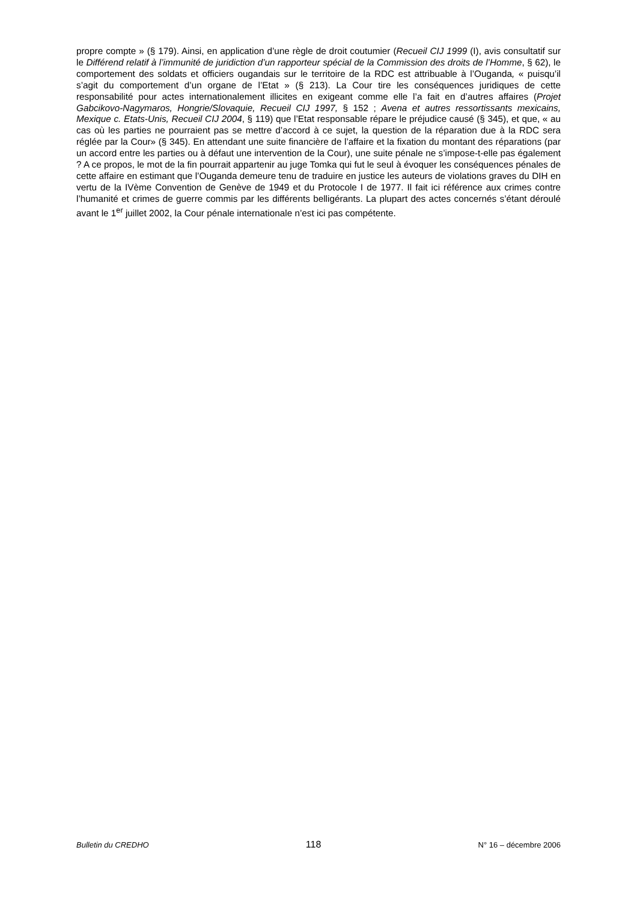propre compte » (§ 179). Ainsi, en application d’une règle de droit coutumier (Recueil CIJ 1999 (I), avis consultatif sur le Différend relatif à l’immunité de juridiction d’un rapporteur spécial de la Commission des droits de l’Homme, § 62), le comportement des soldats et officiers ougandais sur le territoire de la RDC est attribuable à l’Ouganda, « puisqu’il s’agit du comportement d’un organe de l’Etat » (§ 213). La Cour tire les conséquences juridiques de cette responsabilité pour actes internationalement illicites en exigeant comme elle l’a fait en d’autres affaires (Projet Gabcikovo-Nagymaros, Hongrie/Slovaquie, Recueil CIJ 1997, § 152 ; Avena et autres ressortissants mexicains, Mexique c. Etats-Unis, Recueil CIJ 2004, § 119) que l’Etat responsable répare le préjudice causé (§ 345), et que, « au cas où les parties ne pourraient pas se mettre d’accord à ce sujet, la question de la réparation due à la RDC sera réglée par la Cour» (§ 345). En attendant une suite financière de l’affaire et la fixation du montant des réparations (par un accord entre les parties ou à défaut une intervention de la Cour), une suite pénale ne s’impose-t-elle pas également ? A ce propos, le mot de la fin pourrait appartenir au juge Tomka qui fut le seul à évoquer les conséquences pénales de cette affaire en estimant que l’Ouganda demeure tenu de traduire en justice les auteurs de violations graves du DIH en vertu de la IVème Convention de Genève de 1949 et du Protocole I de 1977. Il fait ici référence aux crimes contre l’humanité et crimes de guerre commis par les différents belligérants. La plupart des actes concernés s’étant déroulé avant le 1<sup>er</sup> juillet 2002, la Cour pénale internationale n’est ici pas compétente.
Bulletin du CREDHO 118 N° 16 – décembre 2006